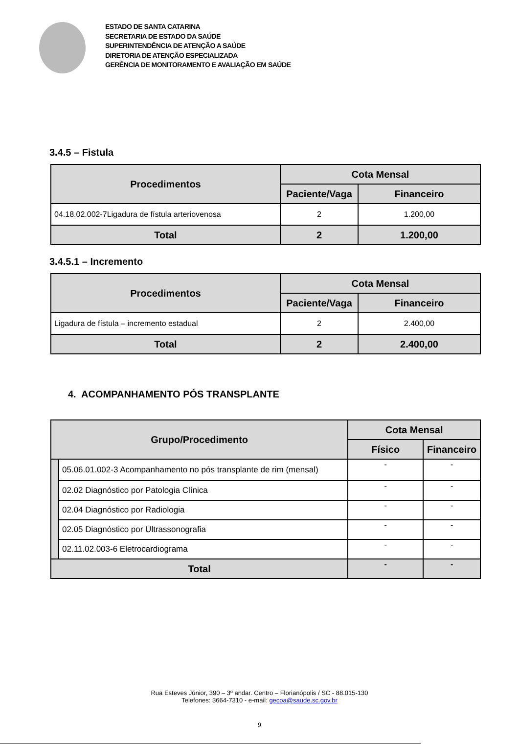ESTADO DE SANTA CATARINA
SECRETARIA DE ESTADO DA SAÚDE
SUPERINTENDÊNCIA DE ATENÇÃO A SAÚDE
DIRETORIA DE ATENÇÃO ESPECIALIZADA
GERÊNCIA DE MONITORAMENTO E AVALIAÇÃO EM SAÚDE
3.4.5 – Fistula
| Procedimentos | Cota Mensal | |
| --- | --- | --- |
| | Paciente/Vaga | Financeiro |
| 04.18.02.002-7Ligadura de fístula arteriovenosa | 2 | 1.200,00 |
| Total | 2 | 1.200,00 |
3.4.5.1 – Incremento
| Procedimentos | Cota Mensal | |
| --- | --- | --- |
| | Paciente/Vaga | Financeiro |
| Ligadura de fístula – incremento estadual | 2 | 2.400,00 |
| Total | 2 | 2.400,00 |
4. ACOMPANHAMENTO PÓS TRANSPLANTE
| Grupo/Procedimento | | Cota Mensal | |
| --- | --- | --- | --- |
| | | Físico | Financeiro |
| | 05.06.01.002-3 Acompanhamento no pós transplante de rim (mensal) | - | - |
| | 02.02 Diagnóstico por Patologia Clínica | - | - |
| | 02.04 Diagnóstico por Radiologia | - | - |
| | 02.05 Diagnóstico por Ultrassonografia | - | - |
| | 02.11.02.003-6 Eletrocardiograma | - | - |
| Total | | - | - |
Rua Esteves Júnior, 390 – 3º andar. Centro – Florianópolis / SC - 88.015-130
Telefones: 3664-7310 - e-mail: gecoa@saude.sc.gov.br
9